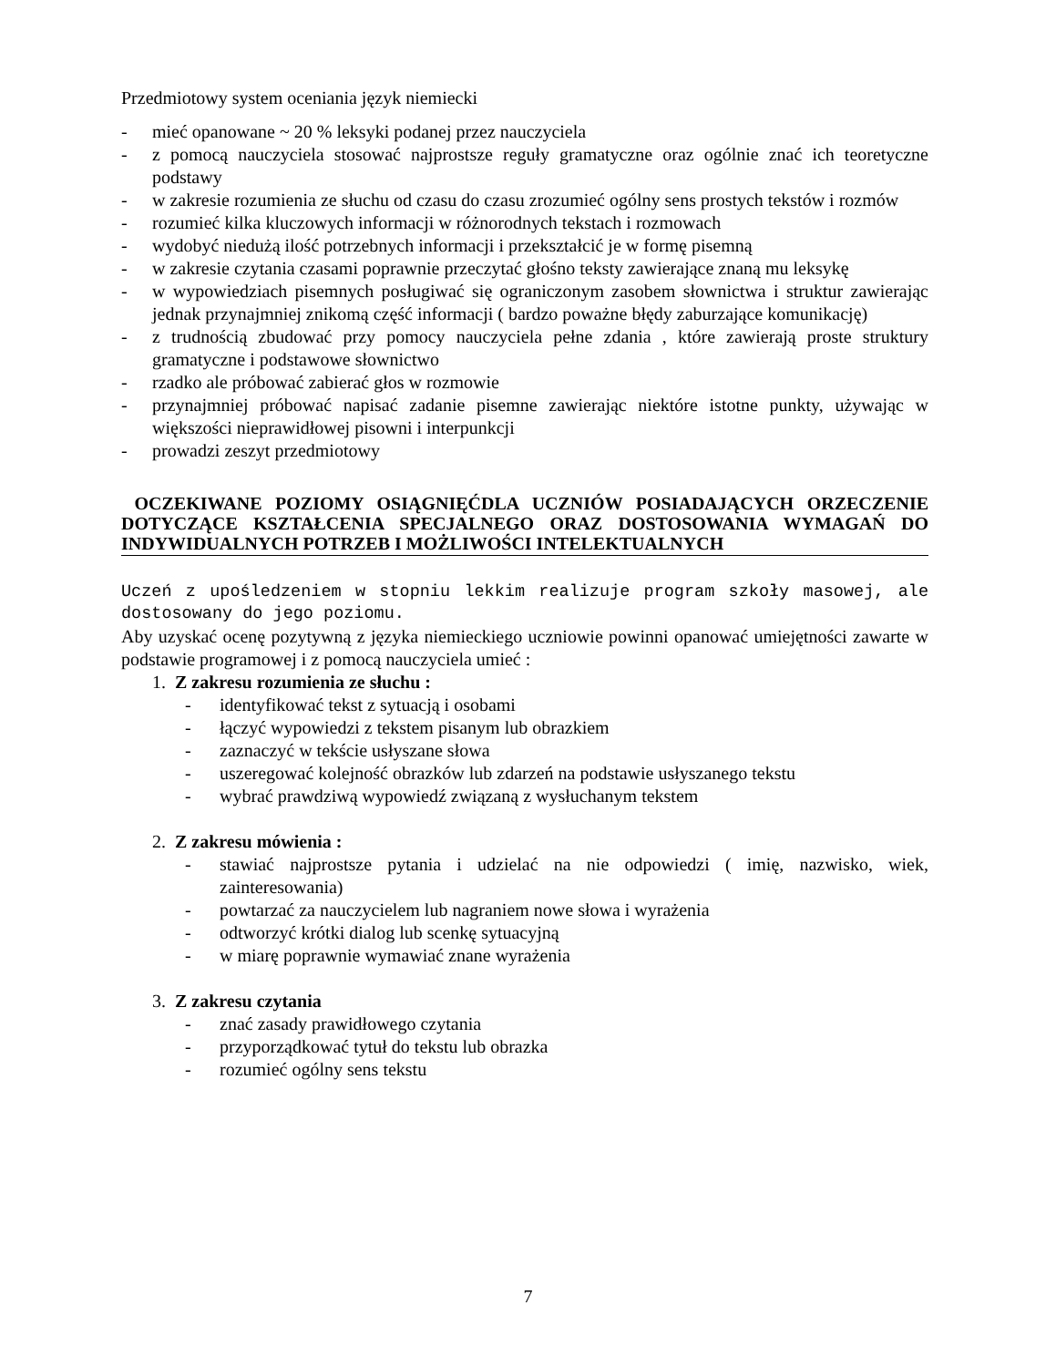Przedmiotowy system oceniania język niemiecki
- mieć opanowane ~ 20 % leksyki podanej przez nauczyciela
- z pomocą nauczyciela stosować najprostsze reguły gramatyczne oraz ogólnie znać ich teoretyczne podstawy
- w zakresie rozumienia ze słuchu od czasu do czasu zrozumieć ogólny sens prostych tekstów i rozmów
- rozumieć kilka kluczowych informacji w różnorodnych tekstach i rozmowach
- wydobyć niedużą ilość potrzebnych informacji i przekształcić je w formę pisemną
- w zakresie czytania czasami poprawnie przeczytać głośno teksty zawierające znaną mu leksykę
- w wypowiedziach pisemnych posługiwać się ograniczonym zasobem słownictwa i struktur zawierając jednak przynajmniej znikomą część informacji ( bardzo poważne błędy zaburzające komunikację)
- z trudnością zbudować przy pomocy nauczyciela pełne zdania , które zawierają proste struktury gramatyczne i podstawowe słownictwo
- rzadko ale próbować zabierać głos w rozmowie
- przynajmniej próbować napisać zadanie pisemne zawierając niektóre istotne punkty, używając w większości nieprawidłowej pisowni i interpunkcji
- prowadzi zeszyt przedmiotowy
OCZEKIWANE POZIOMY OSIĄGNIĘĆDLA UCZNIÓW POSIADAJĄCYCH ORZECZENIE DOTYCZĄCE KSZTAŁCENIA SPECJALNEGO ORAZ DOSTOSOWANIA WYMAGAŃ DO INDYWIDUALNYCH POTRZEB I MOŻLIWOŚCI INTELEKTUALNYCH
Uczeń z upośledzeniem w stopniu lekkim realizuje program szkoły masowej, ale dostosowany do jego poziomu.
Aby uzyskać ocenę pozytywną z języka niemieckiego uczniowie powinni opanować umiejętności zawarte w podstawie programowej i z pomocą nauczyciela umieć :
1. Z zakresu rozumienia ze słuchu :
- identyfikować tekst z sytuacją i osobami
- łączyć wypowiedzi z tekstem pisanym lub obrazkiem
- zaznaczyć w tekście usłyszane słowa
- uszeregować kolejność obrazków lub zdarzeń na podstawie usłyszanego tekstu
- wybrać prawdziwą wypowiedź związaną z wysłuchanym tekstem
2. Z zakresu mówienia :
- stawiać najprostsze pytania i udzielać na nie odpowiedzi ( imię, nazwisko, wiek, zainteresowania)
- powtarzać za nauczycielem lub nagraniem nowe słowa i wyrażenia
- odtworzyć krótki dialog lub scenkę sytuacyjną
- w miarę poprawnie wymawiać znane wyrażenia
3. Z zakresu czytania
- znać zasady prawidłowego czytania
- przyporządkować tytuł do tekstu lub obrazka
- rozumieć ogólny sens tekstu
7